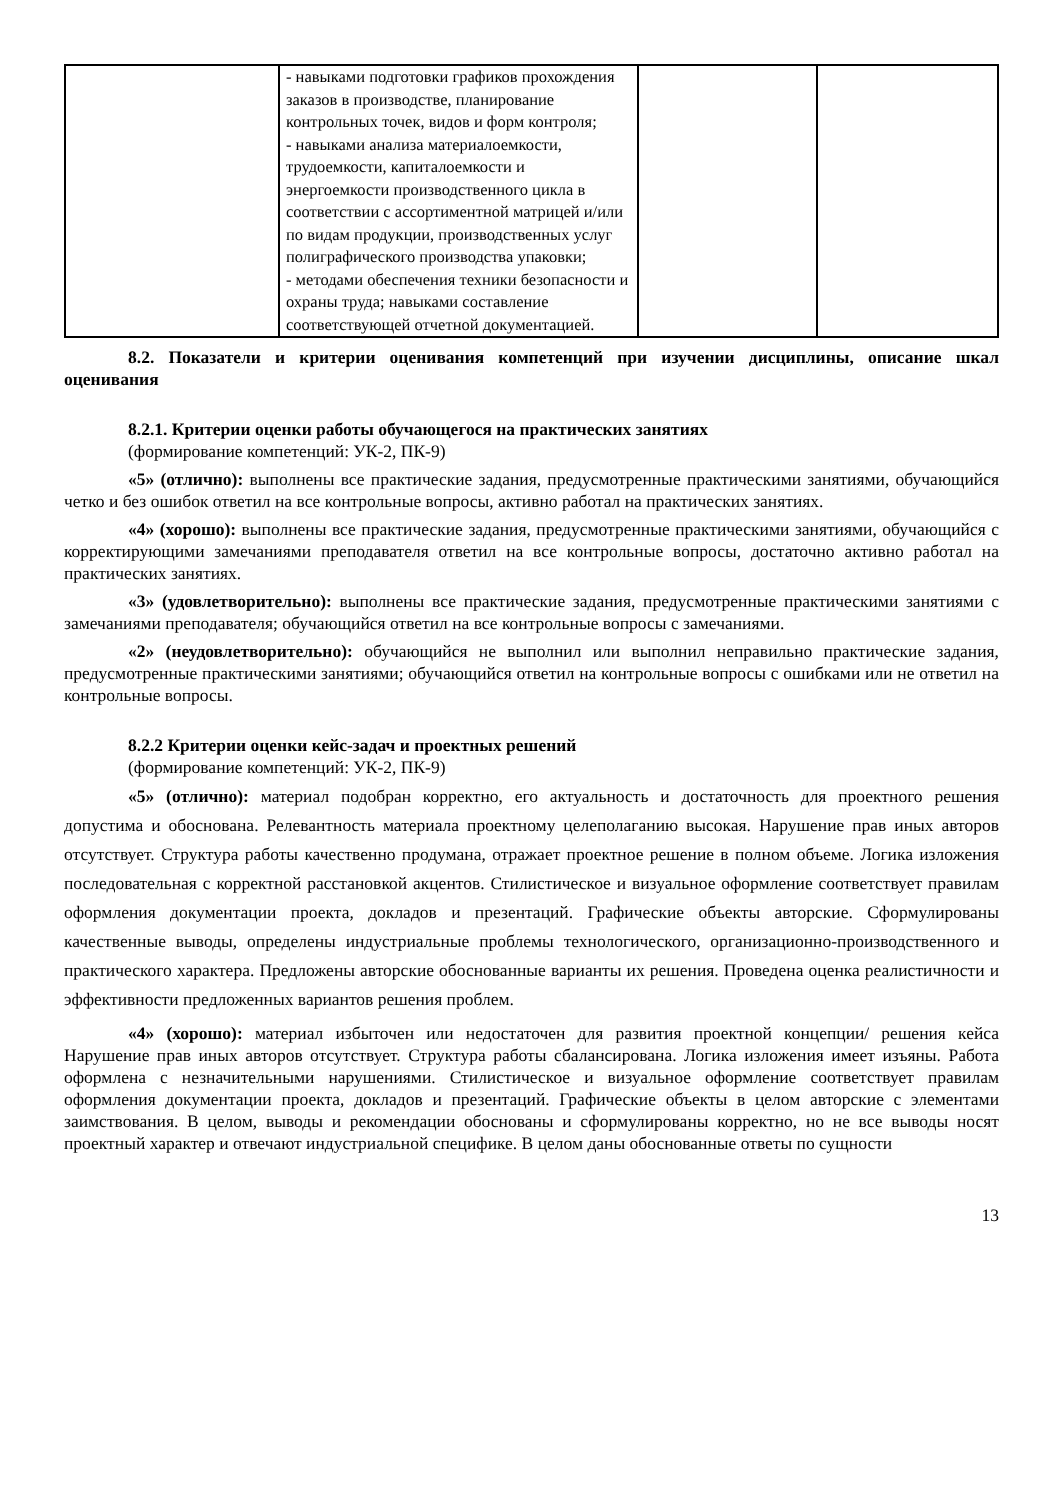| | - навыками подготовки графиков прохождения заказов в производстве, планирование контрольных точек, видов и форм контроля; - навыками анализа материалоемкости, трудоемкости, капиталоемкости и энергоемкости производственного цикла в соответствии с ассортиментной матрицей и/или по видам продукции, производственных услуг полиграфического производства упаковки; - методами обеспечения техники безопасности и охраны труда; навыками составление соответствующей отчетной документацией. | | |
8.2. Показатели и критерии оценивания компетенций при изучении дисциплины, описание шкал оценивания
8.2.1. Критерии оценки работы обучающегося на практических занятиях
(формирование компетенций: УК-2, ПК-9)
«5» (отлично): выполнены все практические задания, предусмотренные практическими занятиями, обучающийся четко и без ошибок ответил на все контрольные вопросы, активно работал на практических занятиях.
«4» (хорошо): выполнены все практические задания, предусмотренные практическими занятиями, обучающийся с корректирующими замечаниями преподавателя ответил на все контрольные вопросы, достаточно активно работал на практических занятиях.
«3» (удовлетворительно): выполнены все практические задания, предусмотренные практическими занятиями с замечаниями преподавателя; обучающийся ответил на все контрольные вопросы с замечаниями.
«2» (неудовлетворительно): обучающийся не выполнил или выполнил неправильно практические задания, предусмотренные практическими занятиями; обучающийся ответил на контрольные вопросы с ошибками или не ответил на контрольные вопросы.
8.2.2 Критерии оценки кейс-задач и проектных решений
(формирование компетенций: УК-2, ПК-9)
«5» (отлично): материал подобран корректно, его актуальность и достаточность для проектного решения допустима и обоснована. Релевантность материала проектному целеполаганию высокая. Нарушение прав иных авторов отсутствует. Структура работы качественно продумана, отражает проектное решение в полном объеме. Логика изложения последовательная с корректной расстановкой акцентов. Стилистическое и визуальное оформление соответствует правилам оформления документации проекта, докладов и презентаций. Графические объекты авторские. Сформулированы качественные выводы, определены индустриальные проблемы технологического, организационно-производственного и практического характера. Предложены авторские обоснованные варианты их решения. Проведена оценка реалистичности и эффективности предложенных вариантов решения проблем.
«4» (хорошо): материал избыточен или недостаточен для развития проектной концепции/ решения кейса Нарушение прав иных авторов отсутствует. Структура работы сбалансирована. Логика изложения имеет изъяны. Работа оформлена с незначительными нарушениями. Стилистическое и визуальное оформление соответствует правилам оформления документации проекта, докладов и презентаций. Графические объекты в целом авторские с элементами заимствования. В целом, выводы и рекомендации обоснованы и сформулированы корректно, но не все выводы носят проектный характер и отвечают индустриальной специфике. В целом даны обоснованные ответы по сущности
13